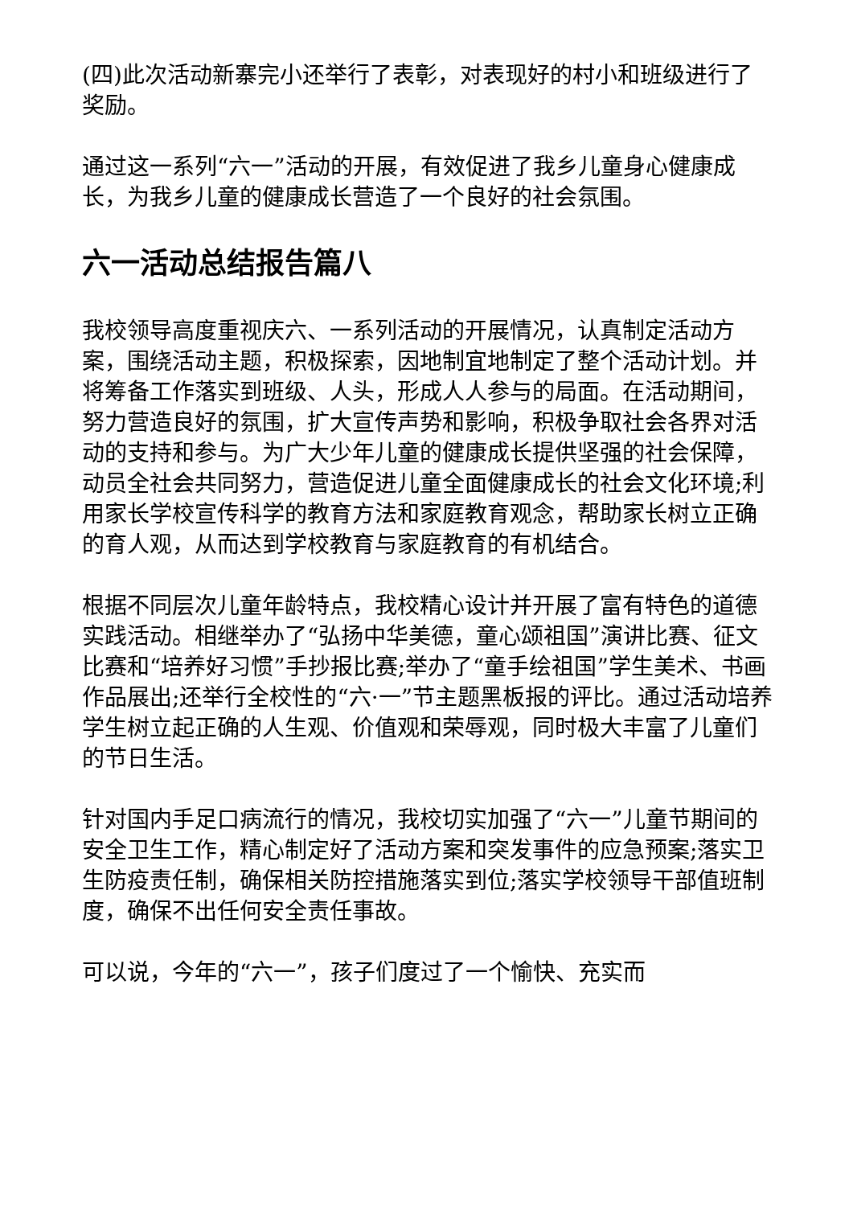(四)此次活动新寨完小还举行了表彰，对表现好的村小和班级进行了奖励。
通过这一系列“六一”活动的开展，有效促进了我乡儿童身心健康成长，为我乡儿童的健康成长营造了一个良好的社会氛围。
六一活动总结报告篇八
我校领导高度重视庆六、一系列活动的开展情况，认真制定活动方案，围绕活动主题，积极探索，因地制宜地制定了整个活动计划。并将筹备工作落实到班级、人头，形成人人参与的局面。在活动期间，努力营造良好的氛围，扩大宣传声势和影响，积极争取社会各界对活动的支持和参与。为广大少年儿童的健康成长提供坚强的社会保障，动员全社会共同努力，营造促进儿童全面健康成长的社会文化环境;利用家长学校宣传科学的教育方法和家庭教育观念，帮助家长树立正确的育人观，从而达到学校教育与家庭教育的有机结合。
根据不同层次儿童年龄特点，我校精心设计并开展了富有特色的道德实践活动。相继举办了“弘扬中华美德，童心颂祖国”演讲比赛、征文比赛和“培养好习惯”手抄报比赛;举办了“童手绘祖国”学生美术、书画作品展出;还举行全校性的“六·一”节主题黑板报的评比。通过活动培养学生树立起正确的人生观、价值观和荣辱观，同时极大丰富了儿童们的节日生活。
针对国内手足口病流行的情况，我校切实加强了“六一”儿童节期间的安全卫生工作，精心制定好了活动方案和突发事件的应急预案;落实卫生防疫责任制，确保相关防控措施落实到位;落实学校领导干部值班制度，确保不出任何安全责任事故。
可以说，今年的“六一”，孩子们度过了一个愉快、充实而